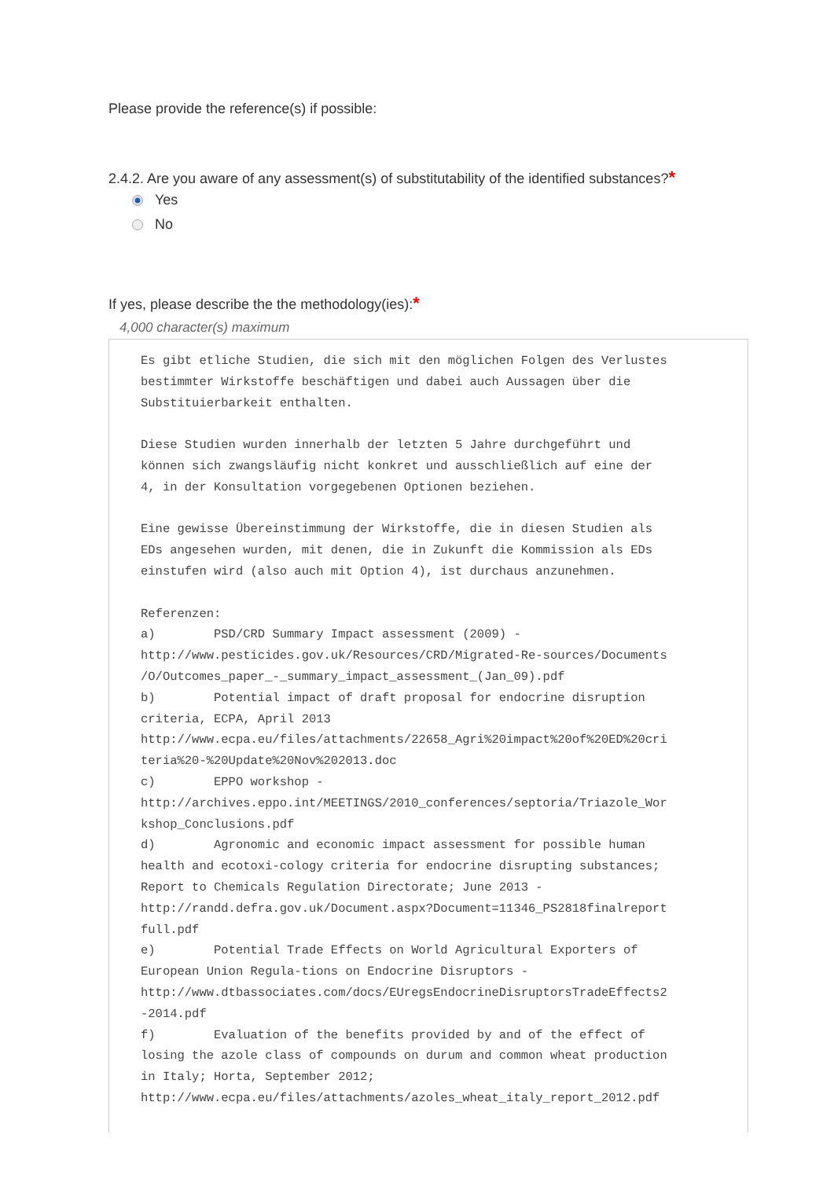Please provide the reference(s) if possible:
2.4.2. Are you aware of any assessment(s) of substitutability of the identified substances?*
Yes
No
If yes, please describe the the methodology(ies):*
4,000 character(s) maximum
Es gibt etliche Studien, die sich mit den möglichen Folgen des Verlustes bestimmter Wirkstoffe beschäftigen und dabei auch Aussagen über die Substituierbarkeit enthalten. Diese Studien wurden innerhalb der letzten 5 Jahre durchgeführt und können sich zwangsläufig nicht konkret und ausschließlich auf eine der 4, in der Konsultation vorgegebenen Optionen beziehen. Eine gewisse Übereinstimmung der Wirkstoffe, die in diesen Studien als EDs angesehen wurden, mit denen, die in Zukunft die Kommission als EDs einstufen wird (also auch mit Option 4), ist durchaus anzunehmen. Referenzen: a) PSD/CRD Summary Impact assessment (2009) - http://www.pesticides.gov.uk/Resources/CRD/Migrated-Re-sources/Documents /O/Outcomes_paper_-_summary_impact_assessment_(Jan_09).pdf b) Potential impact of draft proposal for endocrine disruption criteria, ECPA, April 2013 http://www.ecpa.eu/files/attachments/22658_Agri%20impact%20of%20ED%20cri teria%20-%20Update%20Nov%202013.doc c) EPPO workshop - http://archives.eppo.int/MEETINGS/2010_conferences/septoria/Triazole_Wor kshop_Conclusions.pdf d) Agronomic and economic impact assessment for possible human health and ecotoxi-cology criteria for endocrine disrupting substances; Report to Chemicals Regulation Directorate; June 2013 - http://randd.defra.gov.uk/Document.aspx?Document=11346_PS2818finalreport full.pdf e) Potential Trade Effects on World Agricultural Exporters of European Union Regula-tions on Endocrine Disruptors - http://www.dtbassociates.com/docs/EUregsEndocrineDisruptorsTradeEffects2 -2014.pdf f) Evaluation of the benefits provided by and of the effect of losing the azole class of compounds on durum and common wheat production in Italy; Horta, September 2012; http://www.ecpa.eu/files/attachments/azoles_wheat_italy_report_2012.pdf